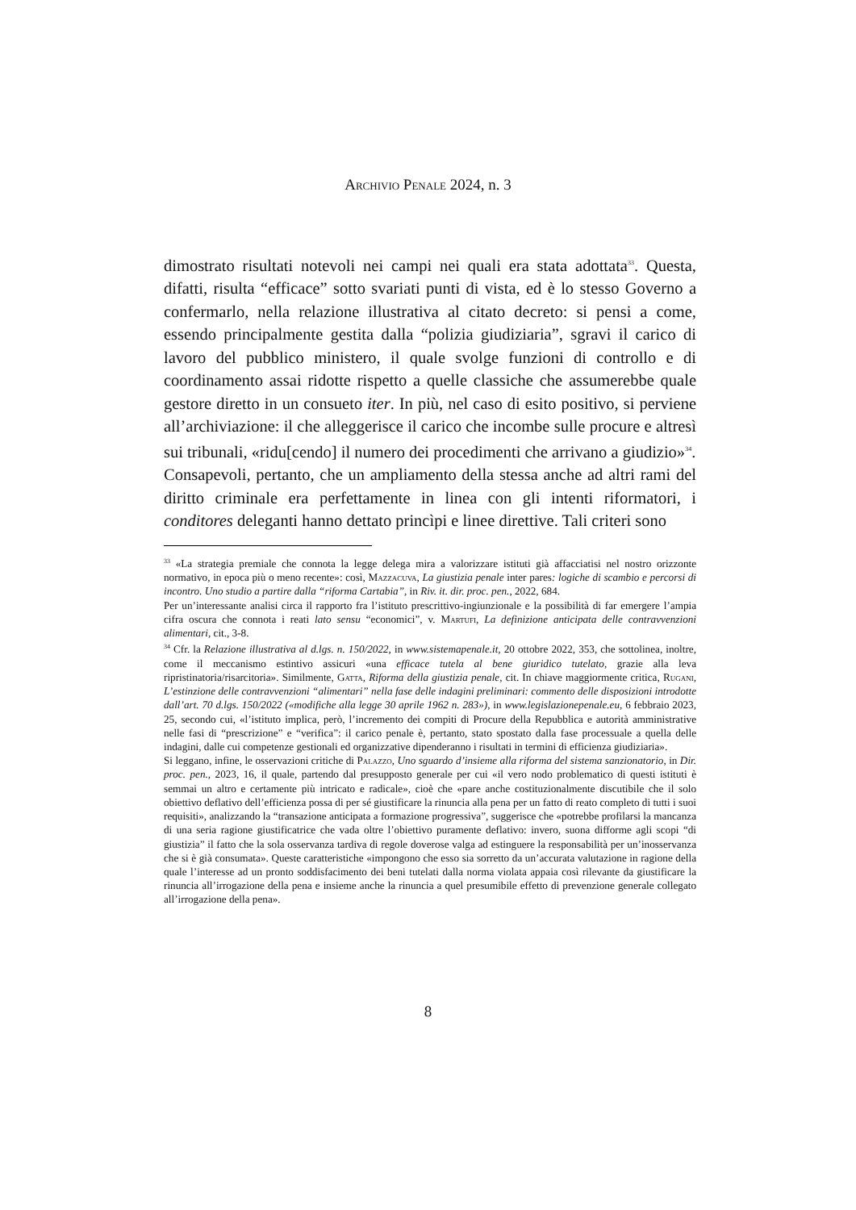Archivio Penale 2024, n. 3
dimostrato risultati notevoli nei campi nei quali era stata adottata<sup>33</sup>. Questa, difatti, risulta “efficace” sotto svariati punti di vista, ed è lo stesso Governo a confermarlo, nella relazione illustrativa al citato decreto: si pensi a come, essendo principalmente gestita dalla “polizia giudiziaria”, sgravi il carico di lavoro del pubblico ministero, il quale svolge funzioni di controllo e di coordinamento assai ridotte rispetto a quelle classiche che assumerebbe quale gestore diretto in un consueto iter. In più, nel caso di esito positivo, si perviene all’archiviazione: il che alleggerisce il carico che incombe sulle procure e altresì sui tribunali, «ridu[cendo] il numero dei procedimenti che arrivano a giudizio»<sup>34</sup>.
Consapevoli, pertanto, che un ampliamento della stessa anche ad altri rami del diritto criminale era perfettamente in linea con gli intenti riformatori, i conditores deleganti hanno dettato princìpi e linee direttive. Tali criteri sono
<sup>33</sup> «La strategia premiale che connota la legge delega mira a valorizzare istituti già affacciatisi nel nostro orizzonte normativo, in epoca più o meno recente»: così, Mazzacuva, La giustizia penale inter pares: logiche di scambio e percorsi di incontro. Uno studio a partire dalla “riforma Cartabia”, in Riv. it. dir. proc. pen., 2022, 684.
Per un’interessante analisi circa il rapporto fra l’istituto prescrittivo-ingiunzionale e la possibilità di far emergere l’ampia cifra oscura che connota i reati lato sensu “economici”, v. Martufi, La definizione anticipata delle contravvenzioni alimentari, cit., 3-8.
<sup>34</sup> Cfr. la Relazione illustrativa al d.lgs. n. 150/2022, in www.sistemapenale.it, 20 ottobre 2022, 353, che sottolinea, inoltre, come il meccanismo estintivo assicuri «una efficace tutela al bene giuridico tutelato, grazie alla leva ripristinatoria/risarcitoria». Similmente, Gatta, Riforma della giustizia penale, cit. In chiave maggiormente critica, Rugani, L’estinzione delle contravvenzioni “alimentari” nella fase delle indagini preliminari: commento delle disposizioni introdotte dall’art. 70 d.lgs. 150/2022 («modifiche alla legge 30 aprile 1962 n. 283»), in www.legislazionepenale.eu, 6 febbraio 2023, 25, secondo cui, «l’istituto implica, però, l’incremento dei compiti di Procure della Repubblica e autorità amministrative nelle fasi di “prescrizione” e “verifica”: il carico penale è, pertanto, stato spostato dalla fase processuale a quella delle indagini, dalle cui competenze gestionali ed organizzative dipenderanno i risultati in termini di efficienza giudiziaria».
Si leggano, infine, le osservazioni critiche di Palazzo, Uno sguardo d’insieme alla riforma del sistema sanzionatorio, in Dir. proc. pen., 2023, 16, il quale, partendo dal presupposto generale per cui «il vero nodo problematico di questi istituti è semmai un altro e certamente più intricato e radicale», cioè che «pare anche costituzionalmente discutibile che il solo obiettivo deflativo dell’efficienza possa di per sé giustificare la rinuncia alla pena per un fatto di reato completo di tutti i suoi requisiti», analizzando la “transazione anticipata a formazione progressiva”, suggerisce che «potrebbe profilarsi la mancanza di una seria ragione giustificatrice che vada oltre l’obiettivo puramente deflativo: invero, suona difforme agli scopi “di giustizia” il fatto che la sola osservanza tardiva di regole doverose valga ad estinguere la responsabilità per un’inosservanza che si è già consumata». Queste caratteristiche «impongono che esso sia sorretto da un’accurata valutazione in ragione della quale l’interesse ad un pronto soddisfacimento dei beni tutelati dalla norma violata appaia così rilevante da giustificare la rinuncia all’irrogazione della pena e insieme anche la rinuncia a quel presumibile effetto di prevenzione generale collegato all’irrogazione della pena».
8